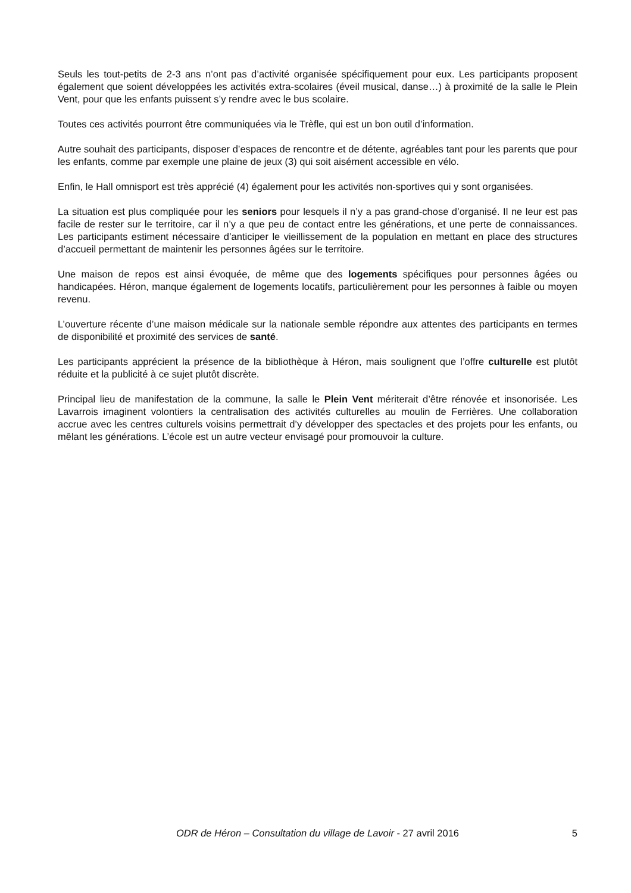Seuls les tout-petits de 2-3 ans n’ont pas d’activité organisée spécifiquement pour eux. Les participants proposent également que soient développées les activités extra-scolaires (éveil musical, danse…) à proximité de la salle le Plein Vent, pour que les enfants puissent s’y rendre avec le bus scolaire.
Toutes ces activités pourront être communiquées via le Trèfle, qui est un bon outil d’information.
Autre souhait des participants, disposer d’espaces de rencontre et de détente, agréables tant pour les parents que pour les enfants, comme par exemple une plaine de jeux (3) qui soit aisément accessible en vélo.
Enfin, le Hall omnisport est très apprécié (4) également pour les activités non-sportives qui y sont organisées.
La situation est plus compliquée pour les seniors pour lesquels il n’y a pas grand-chose d’organisé. Il ne leur est pas facile de rester sur le territoire, car il n’y a que peu de contact entre les générations, et une perte de connaissances. Les participants estiment nécessaire d’anticiper le vieillissement de la population en mettant en place des structures d’accueil permettant de maintenir les personnes âgées sur le territoire.
Une maison de repos est ainsi évoquée, de même que des logements spécifiques pour personnes âgées ou handicapées. Héron, manque également de logements locatifs, particulièrement pour les personnes à faible ou moyen revenu.
L’ouverture récente d’une maison médicale sur la nationale semble répondre aux attentes des participants en termes de disponibilité et proximité des services de santé.
Les participants apprécient la présence de la bibliothèque à Héron, mais soulignent que l’offre culturelle est plutôt réduite et la publicité à ce sujet plutôt discrète.
Principal lieu de manifestation de la commune, la salle le Plein Vent mériterait d’être rénovée et insonorisée. Les Lavarrois imaginent volontiers la centralisation des activités culturelles au moulin de Ferrières. Une collaboration accrue avec les centres culturels voisins permettrait d’y développer des spectacles et des projets pour les enfants, ou mêlant les générations. L’école est un autre vecteur envisagé pour promouvoir la culture.
ODR de Héron – Consultation du village de Lavoir - 27 avril 2016
5